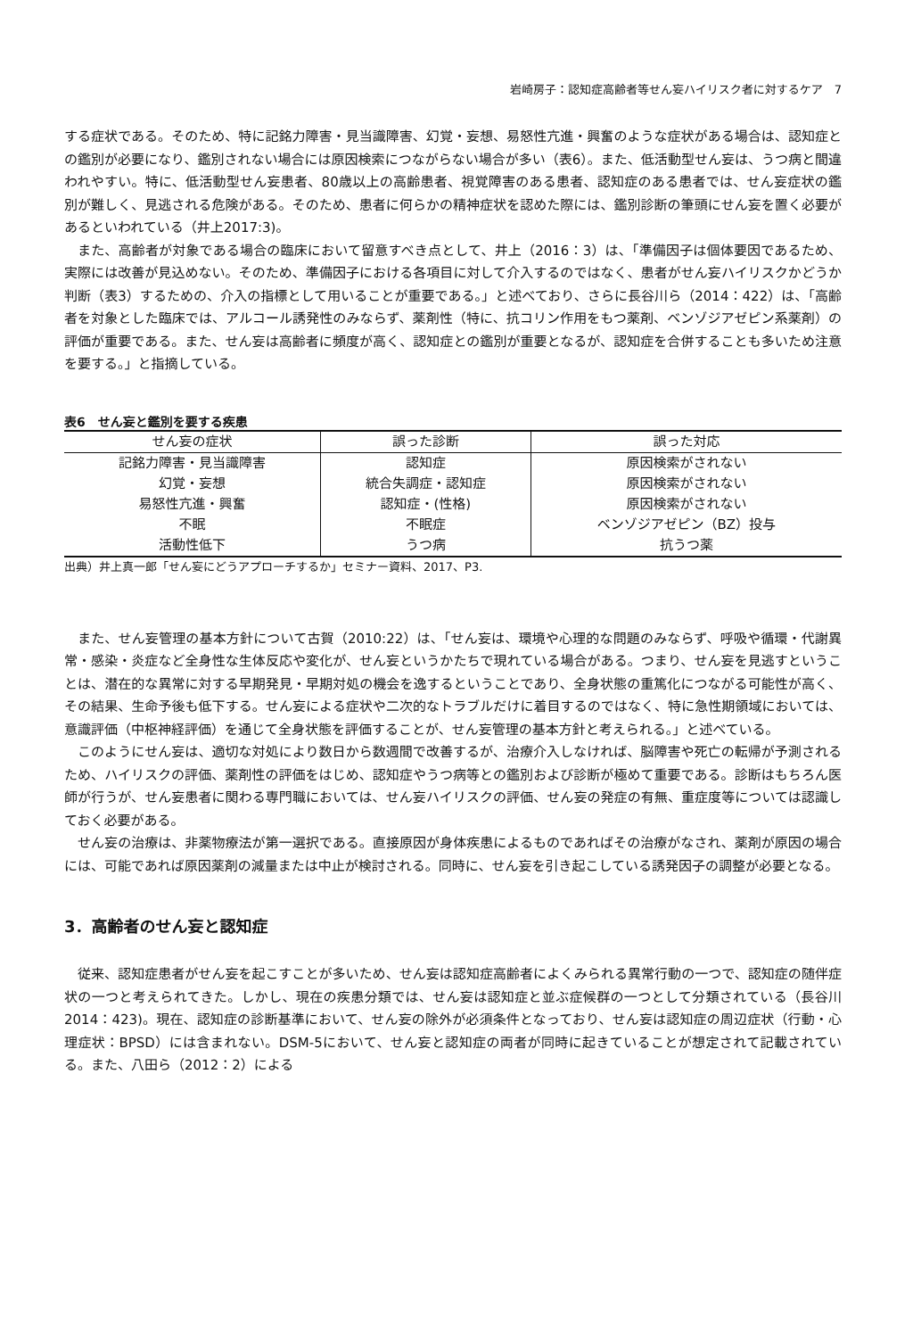岩崎房子：認知症高齢者等せん妄ハイリスク者に対するケア　7
する症状である。そのため、特に記銘力障害・見当識障害、幻覚・妄想、易怒性亢進・興奮のような症状がある場合は、認知症との鑑別が必要になり、鑑別されない場合には原因検索につながらない場合が多い（表6）。また、低活動型せん妄は、うつ病と間違われやすい。特に、低活動型せん妄患者、80歳以上の高齢患者、視覚障害のある患者、認知症のある患者では、せん妄症状の鑑別が難しく、見逃される危険がある。そのため、患者に何らかの精神症状を認めた際には、鑑別診断の筆頭にせん妄を置く必要があるといわれている（井上2017:3)。
また、高齢者が対象である場合の臨床において留意すべき点として、井上（2016：3）は、「準備因子は個体要因であるため、実際には改善が見込めない。そのため、準備因子における各項目に対して介入するのではなく、患者がせん妄ハイリスクかどうか判断（表3）するための、介入の指標として用いることが重要である。」と述べており、さらに長谷川ら（2014：422）は、「高齢者を対象とした臨床では、アルコール誘発性のみならず、薬剤性（特に、抗コリン作用をもつ薬剤、ベンゾジアゼピン系薬剤）の評価が重要である。また、せん妄は高齢者に頻度が高く、認知症との鑑別が重要となるが、認知症を合併することも多いため注意を要する。」と指摘している。
表6　せん妄と鑑別を要する疾患
| せん妄の症状 | 誤った診断 | 誤った対応 |
| --- | --- | --- |
| 記銘力障害・見当識障害 | 認知症 | 原因検索がされない |
| 幻覚・妄想 | 統合失調症・認知症 | 原因検索がされない |
| 易怒性亢進・興奮 | 認知症・(性格) | 原因検索がされない |
| 不眠 | 不眠症 | ベンゾジアゼピン（BZ）投与 |
| 活動性低下 | うつ病 | 抗うつ薬 |
出典）井上真一郎「せん妄にどうアプローチするか」セミナー資料、2017、P3.
また、せん妄管理の基本方針について古賀（2010:22）は、「せん妄は、環境や心理的な問題のみならず、呼吸や循環・代謝異常・感染・炎症など全身性な生体反応や変化が、せん妄というかたちで現れている場合がある。つまり、せん妄を見逃すということは、潜在的な異常に対する早期発見・早期対処の機会を逸するということであり、全身状態の重篤化につながる可能性が高く、その結果、生命予後も低下する。せん妄による症状や二次的なトラブルだけに着目するのではなく、特に急性期領域においては、意識評価（中枢神経評価）を通じて全身状態を評価することが、せん妄管理の基本方針と考えられる。」と述べている。
このようにせん妄は、適切な対処により数日から数週間で改善するが、治療介入しなければ、脳障害や死亡の転帰が予測されるため、ハイリスクの評価、薬剤性の評価をはじめ、認知症やうつ病等との鑑別および診断が極めて重要である。診断はもちろん医師が行うが、せん妄患者に関わる専門職においては、せん妄ハイリスクの評価、せん妄の発症の有無、重症度等については認識しておく必要がある。
せん妄の治療は、非薬物療法が第一選択である。直接原因が身体疾患によるものであればその治療がなされ、薬剤が原因の場合には、可能であれば原因薬剤の減量または中止が検討される。同時に、せん妄を引き起こしている誘発因子の調整が必要となる。
3．高齢者のせん妄と認知症
従来、認知症患者がせん妄を起こすことが多いため、せん妄は認知症高齢者によくみられる異常行動の一つで、認知症の随伴症状の一つと考えられてきた。しかし、現在の疾患分類では、せん妄は認知症と並ぶ症候群の一つとして分類されている（長谷川2014：423)。現在、認知症の診断基準において、せん妄の除外が必須条件となっており、せん妄は認知症の周辺症状（行動・心理症状：BPSD）には含まれない。DSM-5において、せん妄と認知症の両者が同時に起きていることが想定されて記載されている。また、八田ら（2012：2）による